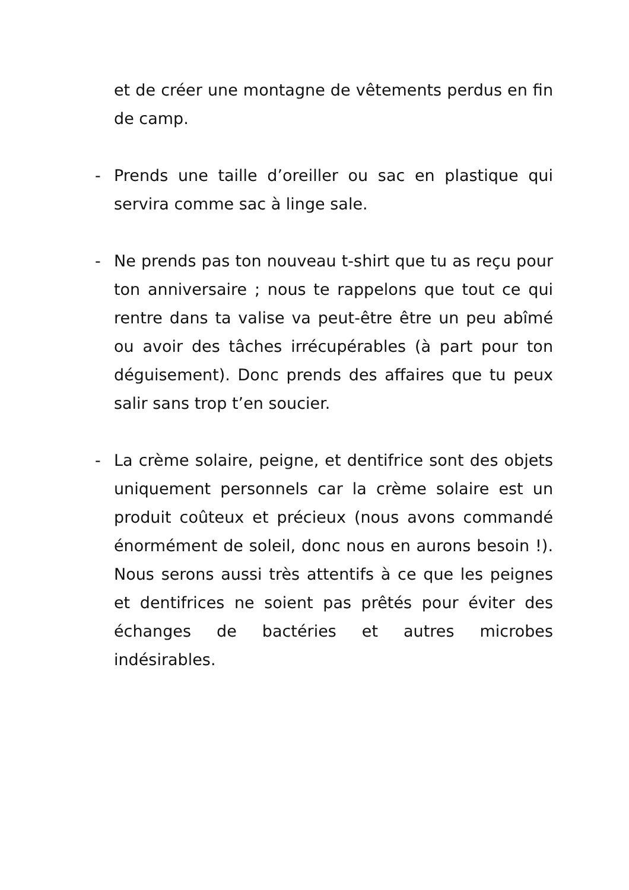et de créer une montagne de vêtements perdus en fin de camp.
- Prends une taille d’oreiller ou sac en plastique qui servira comme sac à linge sale.
- Ne prends pas ton nouveau t-shirt que tu as reçu pour ton anniversaire ; nous te rappelons que tout ce qui rentre dans ta valise va peut-être être un peu abîmé ou avoir des tâches irrécupérables (à part pour ton déguisement). Donc prends des affaires que tu peux salir sans trop t’en soucier.
- La crème solaire, peigne, et dentifrice sont des objets uniquement personnels car la crème solaire est un produit coûteux et précieux (nous avons commandé énormément de soleil, donc nous en aurons besoin !). Nous serons aussi très attentifs à ce que les peignes et dentifrices ne soient pas prêtés pour éviter des échanges de bactéries et autres microbes indésirables.